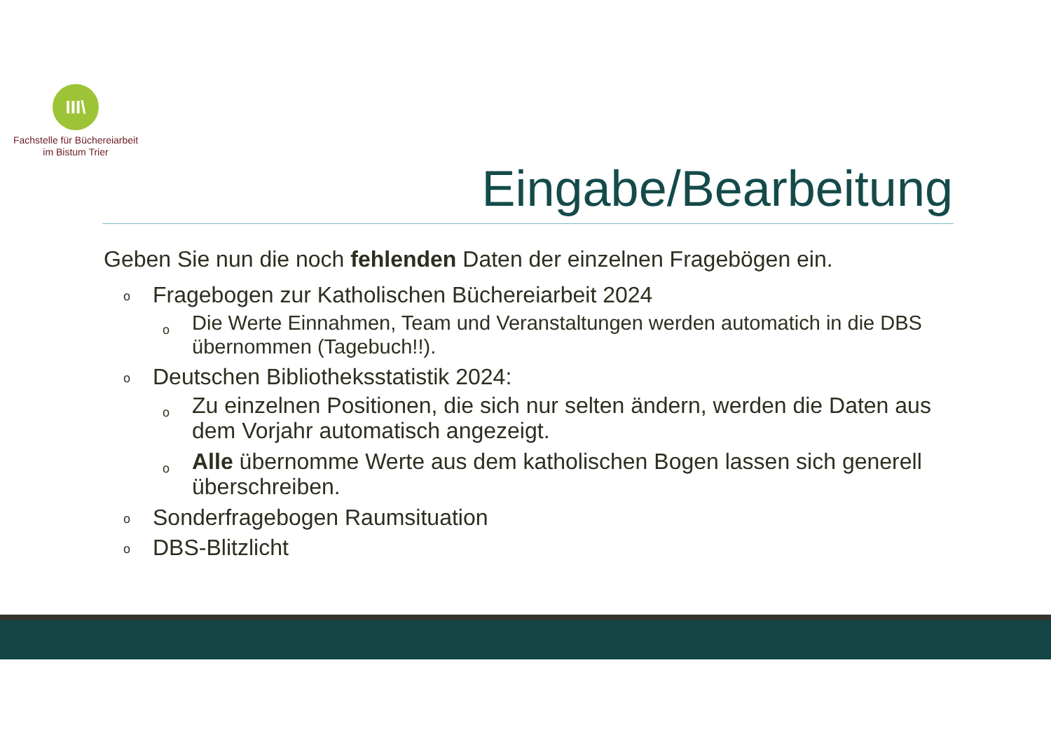III\
Fachstelle für Büchereiarbeit
im Bistum Trier
Eingabe/Bearbeitung
Geben Sie nun die noch fehlenden Daten der einzelnen Fragebögen ein.
o Fragebogen zur Katholischen Büchereiarbeit 2024
o Die Werte Einnahmen, Team und Veranstaltungen werden automatich in die DBS übernommen (Tagebuch!!).
o Deutschen Bibliotheksstatistik 2024:
o Zu einzelnen Positionen, die sich nur selten ändern, werden die Daten aus dem Vorjahr automatisch angezeigt.
o Alle übernomme Werte aus dem katholischen Bogen lassen sich generell überschreiben.
o Sonderfragebogen Raumsituation
o DBS-Blitzlicht